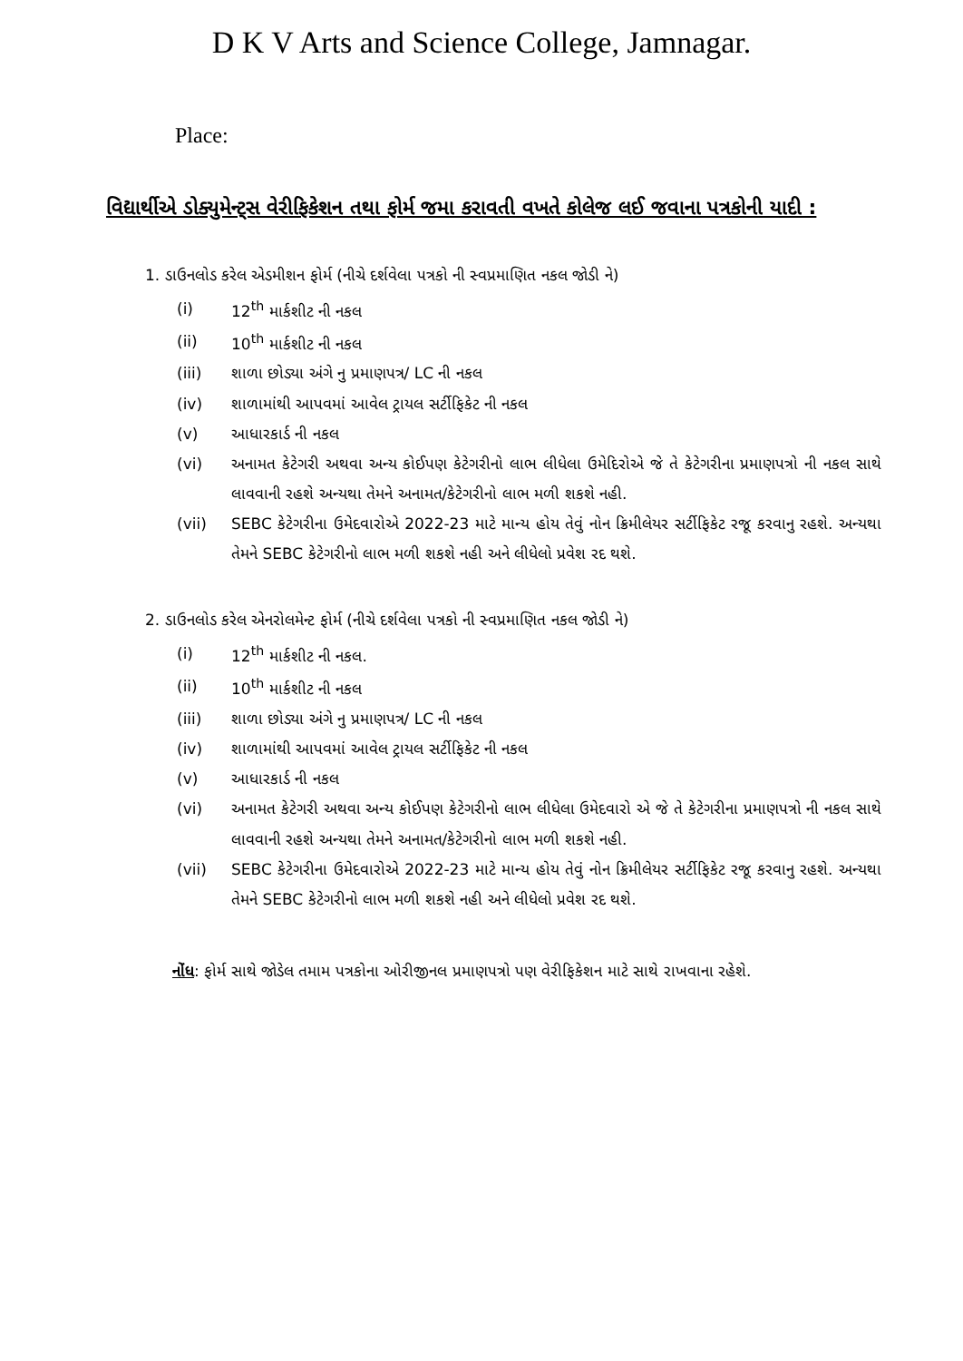D K V Arts and Science College, Jamnagar.
Place:
વિદ્યાર્થીએ ડોક્યુમેન્ટ્સ વેરીફિકેશન તથા ફોર્મ જમા કરાવતી વખતે કોલેજ લઈ જવાના પત્રકોની યાદી :
1. ડાઉનલોડ કરેલ એડમીશન ફોર્મ (નીચે દર્શવેલા પત્રકો ની સ્વપ્રમાણિત નકલ જોડી ને)
(i) 12<sup>th</sup> માર્કશીટ ની નકલ
(ii) 10<sup>th</sup> માર્કશીટ ની નકલ
(iii) શાળા છોડ્યા અંગે નુ પ્રમાણપત્ર/ LC ની નકલ
(iv) શાળામાંથી આપવમાં આવેલ ટ્રાયલ સર્ટીફિકેટ ની નકલ
(v) આધારકાર્ડ ની નકલ
(vi) અનામત કેટેગરી અથવા અન્ય કોઈપણ કેટેગરીનો લાભ લીધેલા ઉમેદિરોએ જે તે કેટેગરીના પ્રમાણપત્રો ની નકલ સાથે લાવવાની રહશે અન્યથા તેમને અનામત/કેટેગરીનો લાભ મળી શકશે નહી.
(vii) SEBC કેટેગરીના ઉમેદવારોએ 2022-23 માટે માન્ય હોય તેવું નોન ક્રિમીલેયર સર્ટીફિકેટ રજૂ કરવાનુ રહશે. અન્યથા તેમને SEBC કેટેગરીનો લાભ મળી શકશે નહી અને લીધેલો પ્રવેશ રદ થશે.
2. ડાઉનલોડ કરેલ એનરોલમેન્ટ ફોર્મ (નીચે દર્શવેલા પત્રકો ની સ્વપ્રમાણિત નકલ જોડી ને)
(i) 12<sup>th</sup> માર્કશીટ ની નકલ.
(ii) 10<sup>th</sup> માર્કશીટ ની નકલ
(iii) શાળા છોડ્યા અંગે નુ પ્રમાણપત્ર/ LC ની નકલ
(iv) શાળામાંથી આપવમાં આવેલ ટ્રાયલ સર્ટીફિકેટ ની નકલ
(v) આધારકાર્ડ ની નકલ
(vi) અનામત કેટેગરી અથવા અન્ય કોઈપણ કેટેગરીનો લાભ લીધેલા ઉમેદવારો એ જે તે કેટેગરીના પ્રમાણપત્રો ની નકલ સાથે લાવવાની રહશે અન્યથા તેમને અનામત/કેટેગરીનો લાભ મળી શકશે નહી.
(vii) SEBC કેટેગરીના ઉમેદવારોએ 2022-23 માટે માન્ય હોય તેવું નોન ક્રિમીલેયર સર્ટીફિકેટ રજૂ કરવાનુ રહશે. અન્યથા તેમને SEBC કેટેગરીનો લાભ મળી શકશે નહી અને લીધેલો પ્રવેશ રદ થશે.
નોંધ: ફોર્મ સાથે જોડેલ તમામ પત્રકોના ઓરીજીનલ પ્રમાણપત્રો પણ વેરીફિકેશન માટે સાથે રાખવાના રહેશે.